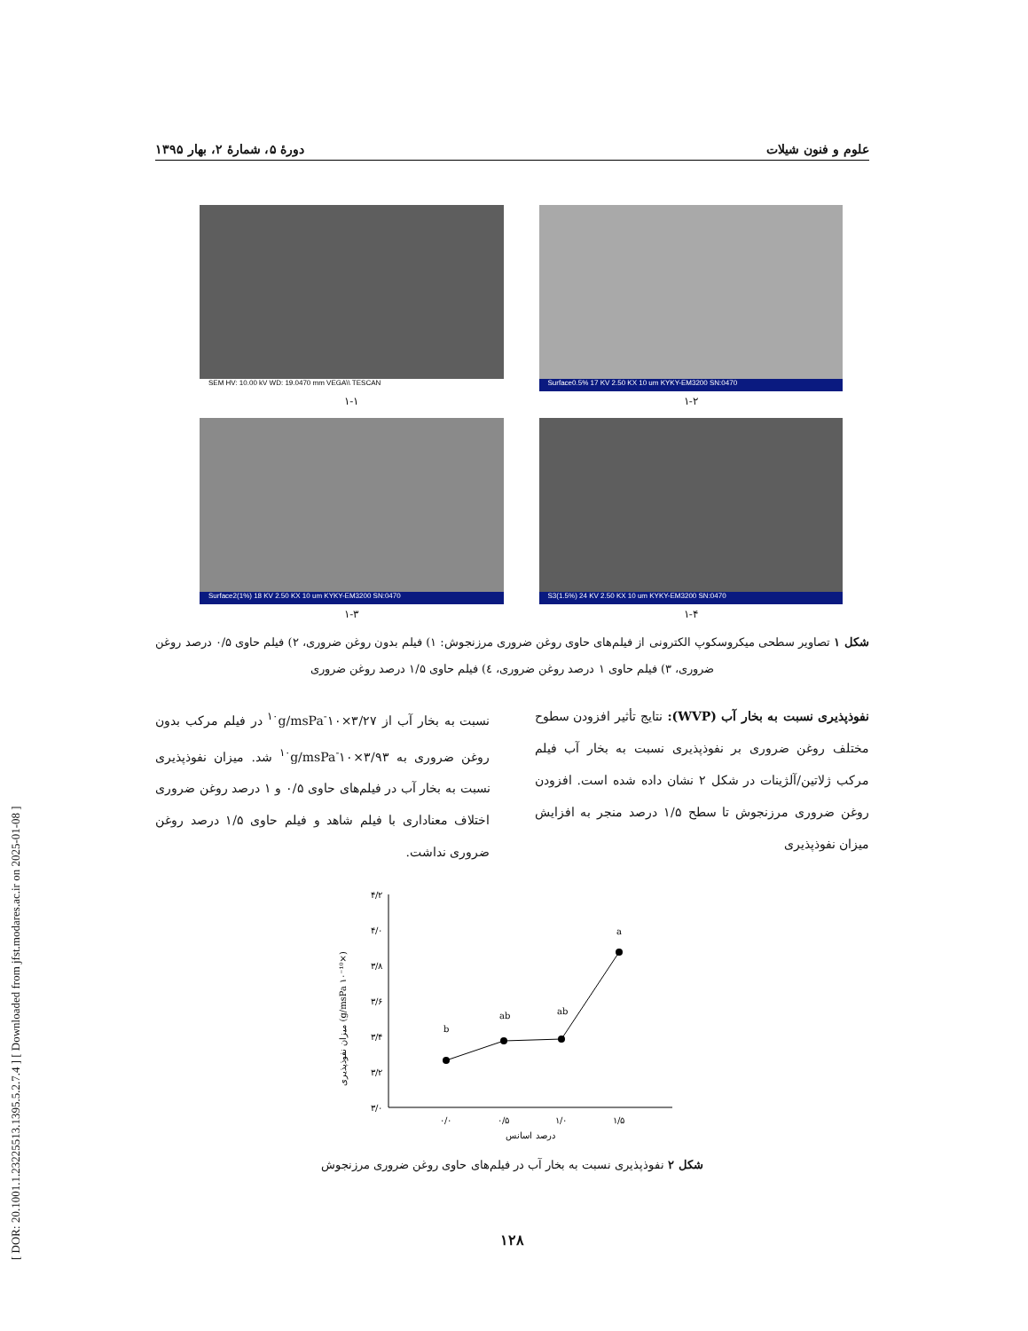[ DOR: 20.1001.1.23225513.1395.5.2.7.4 ] [ Downloaded from jfst.modares.ac.ir on 2025-01-08 ]
علوم و فنون شیلات دورهٔ ۵، شمارهٔ ۲، بهار ۱۳۹۵
Surface0.5% 17 KV 2.50 KX 10 um KYKY-EM3200 SN:0470
۱-۲
SEM HV: 10.00 kV WD: 19.0470 mm VEGA\\ TESCAN
۱-۱
S3(1.5%) 24 KV 2.50 KX 10 um KYKY-EM3200 SN:0470
۱-۴
Surface2(1%) 18 KV 2.50 KX 10 um KYKY-EM3200 SN:0470
۱-۳
شکل ۱ تصاویر سطحی میکروسکوپ الکترونی از فیلم‌های حاوی روغن ضروری مرزنجوش: ۱) فیلم بدون روغن ضروری، ۲) فیلم حاوی ۰/۵ درصد روغن ضروری، ۳) فیلم حاوی ۱ درصد روغن ضروری، ٤) فیلم حاوی ۱/۵ درصد روغن ضروری
نفوذپذیری نسبت به بخار آب (WVP): نتایج تأثیر افزودن سطوح مختلف روغن ضروری بر نفوذپذیری نسبت به بخار آب فیلم مرکب ژلاتین/آلژینات در شکل ۲ نشان داده شده است. افزودن روغن ضروری مرزنجوش تا سطح ۱/۵ درصد منجر به افزایش میزان نفوذپذیری
نسبت به بخار آب از ۳/۲۷×۱۰<sup>-۱۰</sup>g/msPa در فیلم مرکب بدون روغن ضروری به ۳/۹۳×۱۰<sup>-۱۰</sup>g/msPa شد. میزان نفوذپذیری نسبت به بخار آب در فیلم‌های حاوی ۰/۵ و ۱ درصد روغن ضروری اختلاف معناداری با فیلم شاهد و فیلم حاوی ۱/۵ درصد روغن ضروری نداشت.
میزان نفوذپذیری (g/msPa ۱۰⁻¹⁰×)
۴/۲
۴/۰
۳/۸
۳/۶
۳/۴
۳/۲
۳/۰
b
ab
ab
a
۰/۰
۰/۵
۱/۰
۱/۵
درصد اسانس
شکل ۲ نفوذپذیری نسبت به بخار آب در فیلم‌های حاوی روغن ضروری مرزنجوش
۱۲۸